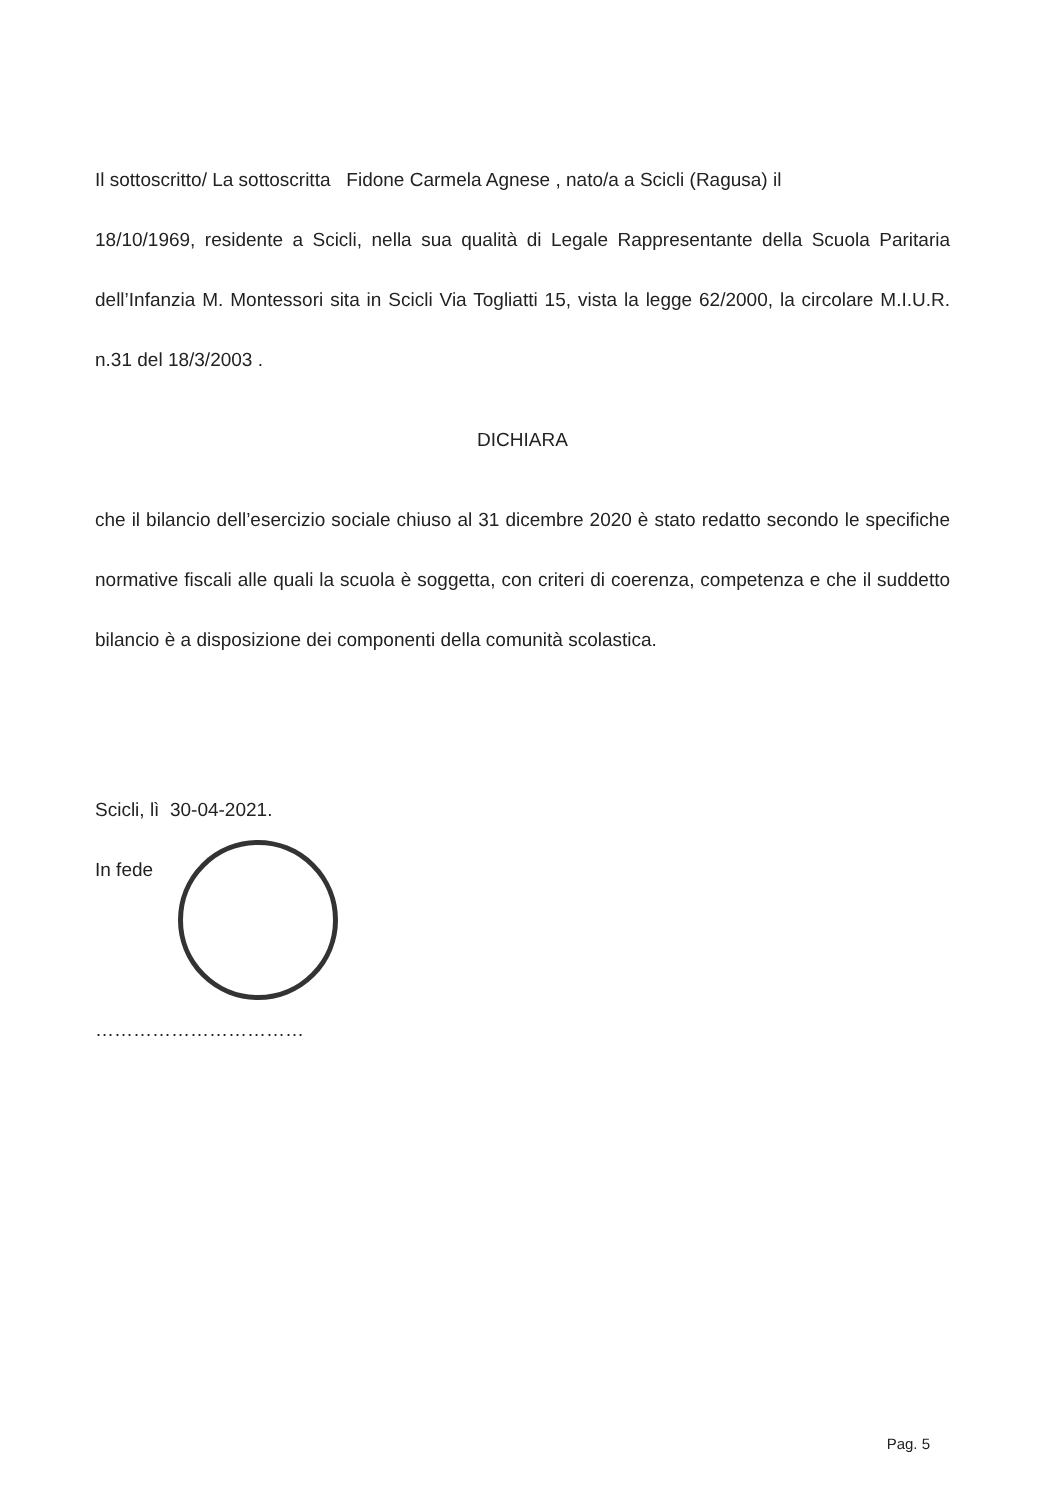Il sottoscritto/ La sottoscritta Fidone Carmela Agnese , nato/a a Scicli (Ragusa) il
18/10/1969, residente a Scicli, nella sua qualità di Legale Rappresentante della Scuola Paritaria dell’Infanzia M. Montessori sita in Scicli Via Togliatti 15, vista la legge 62/2000, la circolare M.I.U.R. n.31 del 18/3/2003 .
DICHIARA
che il bilancio dell’esercizio sociale chiuso al 31 dicembre 2020 è stato redatto secondo le specifiche normative fiscali alle quali la scuola è soggetta, con criteri di coerenza, competenza e che il suddetto bilancio è a disposizione dei componenti della comunità scolastica.
Scicli, lì 30-04-2021.
In fede
……………………………
Pag. 5